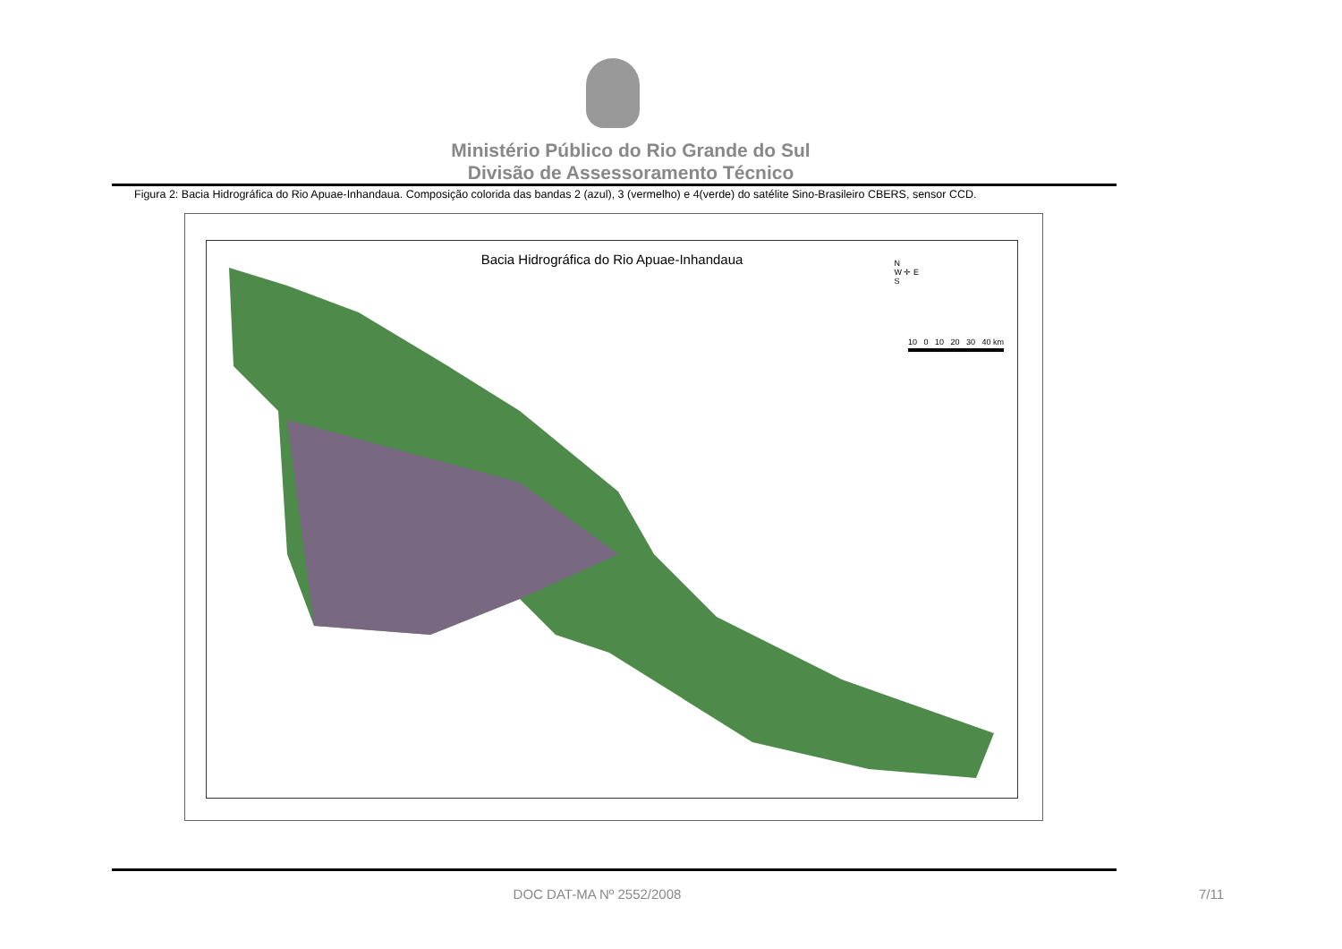Ministério Público do Rio Grande do Sul
Divisão de Assessoramento Técnico
Figura 2: Bacia Hidrográfica do Rio Apuae-Inhandaua. Composição colorida das bandas 2 (azul), 3 (vermelho) e 4(verde) do satélite Sino-Brasileiro CBERS, sensor CCD.
Bacia Hidrográfica do Rio Apuae-Inhandaua
N
W ✛ E
S
10 0 10 20 30 40 km
DOC DAT-MA Nº 2552/2008 7/11